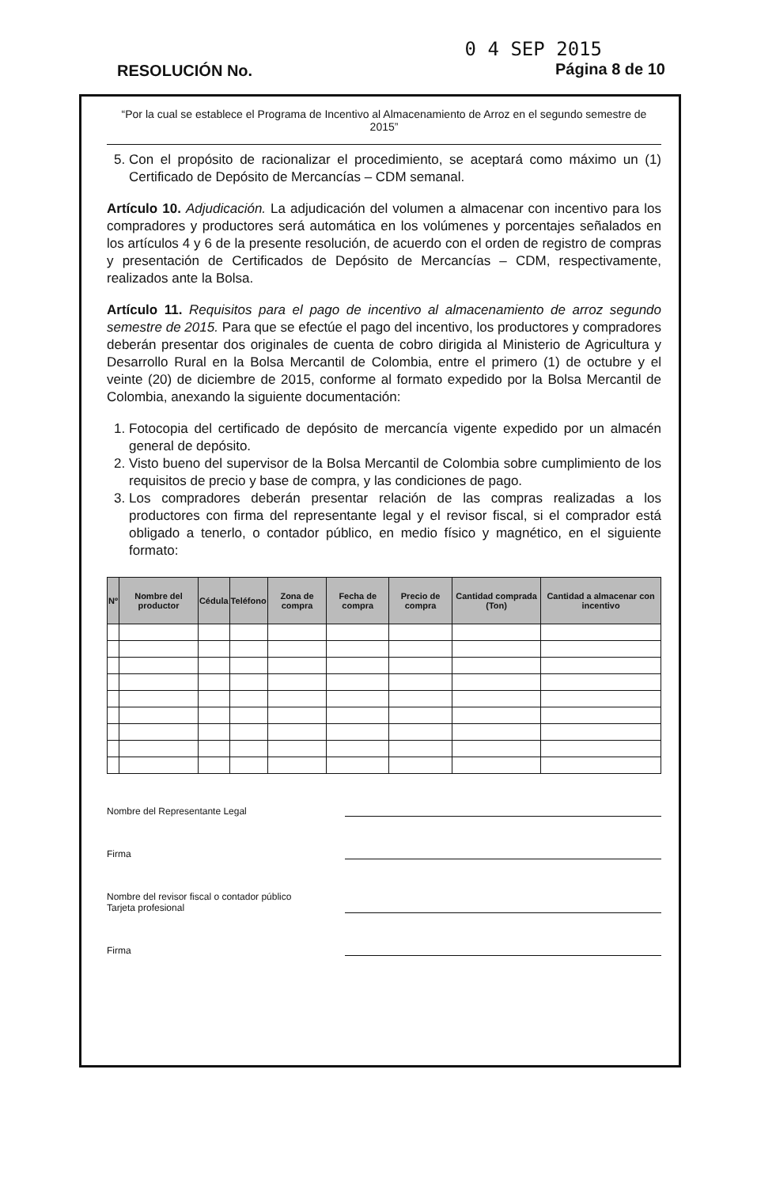RESOLUCIÓN No.
0 4 SEP 2015
Página 8 de 10
“Por la cual se establece el Programa de Incentivo al Almacenamiento de Arroz en el segundo semestre de 2015”
5. Con el propósito de racionalizar el procedimiento, se aceptará como máximo un (1) Certificado de Depósito de Mercancías – CDM semanal.
Artículo 10. Adjudicación. La adjudicación del volumen a almacenar con incentivo para los compradores y productores será automática en los volúmenes y porcentajes señalados en los artículos 4 y 6 de la presente resolución, de acuerdo con el orden de registro de compras y presentación de Certificados de Depósito de Mercancías – CDM, respectivamente, realizados ante la Bolsa.
Artículo 11. Requisitos para el pago de incentivo al almacenamiento de arroz segundo semestre de 2015. Para que se efectúe el pago del incentivo, los productores y compradores deberán presentar dos originales de cuenta de cobro dirigida al Ministerio de Agricultura y Desarrollo Rural en la Bolsa Mercantil de Colombia, entre el primero (1) de octubre y el veinte (20) de diciembre de 2015, conforme al formato expedido por la Bolsa Mercantil de Colombia, anexando la siguiente documentación:
1. Fotocopia del certificado de depósito de mercancía vigente expedido por un almacén general de depósito.
2. Visto bueno del supervisor de la Bolsa Mercantil de Colombia sobre cumplimiento de los requisitos de precio y base de compra, y las condiciones de pago.
3. Los compradores deberán presentar relación de las compras realizadas a los productores con firma del representante legal y el revisor fiscal, si el comprador está obligado a tenerlo, o contador público, en medio físico y magnético, en el siguiente formato:
| Nº | Nombre del productor | Cédula | Teléfono | Zona de compra | Fecha de compra | Precio de compra | Cantidad comprada (Ton) | Cantidad a almacenar con incentivo |
| --- | --- | --- | --- | --- | --- | --- | --- | --- |
Nombre del Representante Legal
Firma
Nombre del revisor fiscal o contador público
Tarjeta profesional
Firma